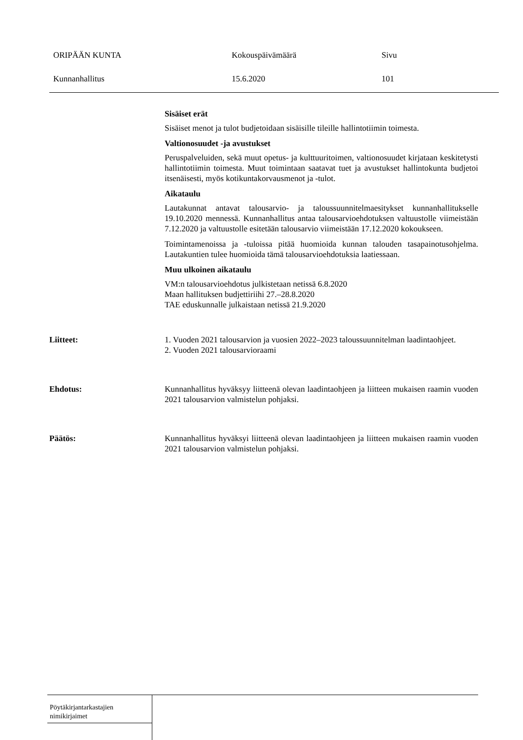ORIPÄÄN KUNTA Kokouspäivämäärä Sivu
Kunnanhallitus 15.6.2020 101
Sisäiset erät
Sisäiset menot ja tulot budjetoidaan sisäisille tileille hallintotiimin toimesta.
Valtionosuudet -ja avustukset
Peruspalveluiden, sekä muut opetus- ja kulttuuritoimen, valtionosuudet kirjataan keskitetysti hallintotiimin toimesta. Muut toimintaan saatavat tuet ja avustukset hallintokunta budjetoi itsenäisesti, myös kotikuntakorvausmenot ja -tulot.
Aikataulu
Lautakunnat antavat talousarvio- ja taloussuunnitelmaesitykset kunnanhallitukselle 19.10.2020 mennessä. Kunnanhallitus antaa talousarvioehdotuksen valtuustolle viimeistään 7.12.2020 ja valtuustolle esitetään talousarvio viimeistään 17.12.2020 kokoukseen.
Toimintamenoissa ja -tuloissa pitää huomioida kunnan talouden tasapainotusohjelma. Lautakuntien tulee huomioida tämä talousarvioehdotuksia laatiessaan.
Muu ulkoinen aikataulu
VM:n talousarvioehdotus julkistetaan netissä 6.8.2020
Maan hallituksen budjettiriihi 27.–28.8.2020
TAE eduskunnalle julkaistaan netissä 21.9.2020
Liitteet: 1. Vuoden 2021 talousarvion ja vuosien 2022–2023 taloussuunnitelman laadintaohjeet.
2. Vuoden 2021 talousarvioraami
Ehdotus: Kunnanhallitus hyväksyy liitteenä olevan laadintaohjeen ja liitteen mukaisen raamin vuoden 2021 talousarvion valmistelun pohjaksi.
Päätös: Kunnanhallitus hyväksyi liitteenä olevan laadintaohjeen ja liitteen mukaisen raamin vuoden 2021 talousarvion valmistelun pohjaksi.
Pöytäkirjantarkastajien
nimikirjaimet